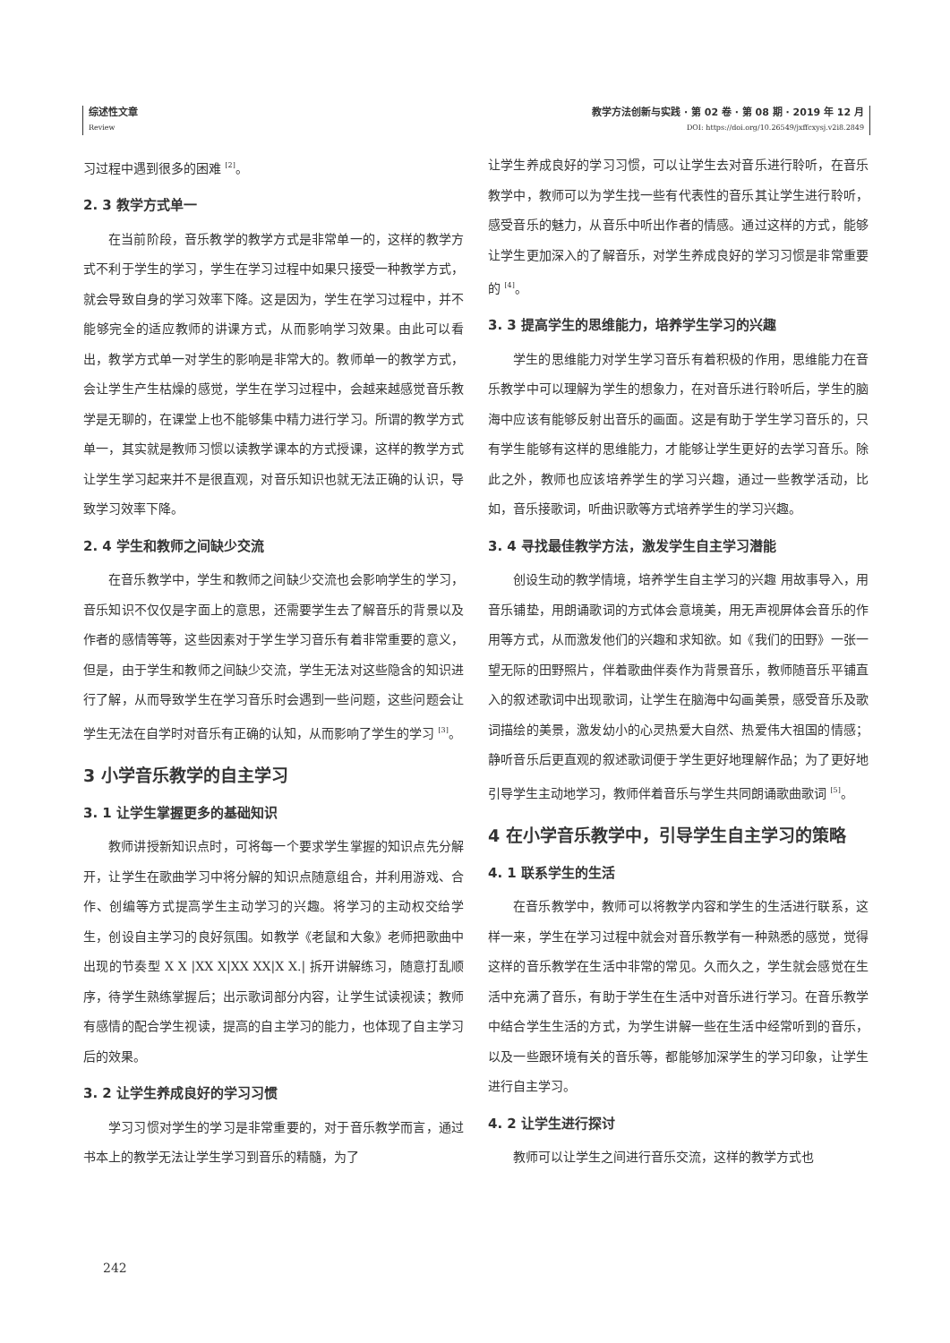综述性文章
Review
教学方法创新与实践 · 第 02 卷 · 第 08 期 · 2019 年 12 月
DOI: https://doi.org/10.26549/jxffcxysj.v2i8.2849
习过程中遇到很多的困难 <sup>[2]</sup>。
2. 3 教学方式单一
在当前阶段，音乐教学的教学方式是非常单一的，这样的教学方式不利于学生的学习，学生在学习过程中如果只接受一种教学方式，就会导致自身的学习效率下降。这是因为，学生在学习过程中，并不能够完全的适应教师的讲课方式，从而影响学习效果。由此可以看出，教学方式单一对学生的影响是非常大的。教师单一的教学方式，会让学生产生枯燥的感觉，学生在学习过程中，会越来越感觉音乐教学是无聊的，在课堂上也不能够集中精力进行学习。所谓的教学方式单一，其实就是教师习惯以读教学课本的方式授课，这样的教学方式让学生学习起来并不是很直观，对音乐知识也就无法正确的认识，导致学习效率下降。
2. 4 学生和教师之间缺少交流
在音乐教学中，学生和教师之间缺少交流也会影响学生的学习，音乐知识不仅仅是字面上的意思，还需要学生去了解音乐的背景以及作者的感情等等，这些因素对于学生学习音乐有着非常重要的意义，但是，由于学生和教师之间缺少交流，学生无法对这些隐含的知识进行了解，从而导致学生在学习音乐时会遇到一些问题，这些问题会让学生无法在自学时对音乐有正确的认知，从而影响了学生的学习 <sup>[3]</sup>。
3 小学音乐教学的自主学习
3. 1 让学生掌握更多的基础知识
教师讲授新知识点时，可将每一个要求学生掌握的知识点先分解开，让学生在歌曲学习中将分解的知识点随意组合，并利用游戏、合作、创编等方式提高学生主动学习的兴趣。将学习的主动权交给学生，创设自主学习的良好氛围。如教学《老鼠和大象》老师把歌曲中出现的节奏型 X X |XX X|XX XX|X X.| 拆开讲解练习，随意打乱顺序，待学生熟练掌握后；出示歌词部分内容，让学生试读视读；教师有感情的配合学生视读，提高的自主学习的能力，也体现了自主学习后的效果。
3. 2 让学生养成良好的学习习惯
学习习惯对学生的学习是非常重要的，对于音乐教学而言，通过书本上的教学无法让学生学习到音乐的精髓，为了
让学生养成良好的学习习惯，可以让学生去对音乐进行聆听，在音乐教学中，教师可以为学生找一些有代表性的音乐其让学生进行聆听，感受音乐的魅力，从音乐中听出作者的情感。通过这样的方式，能够让学生更加深入的了解音乐，对学生养成良好的学习习惯是非常重要的 <sup>[4]</sup>。
3. 3 提高学生的思维能力，培养学生学习的兴趣
学生的思维能力对学生学习音乐有着积极的作用，思维能力在音乐教学中可以理解为学生的想象力，在对音乐进行聆听后，学生的脑海中应该有能够反射出音乐的画面。这是有助于学生学习音乐的，只有学生能够有这样的思维能力，才能够让学生更好的去学习音乐。除此之外，教师也应该培养学生的学习兴趣，通过一些教学活动，比如，音乐接歌词，听曲识歌等方式培养学生的学习兴趣。
3. 4 寻找最佳教学方法，激发学生自主学习潜能
创设生动的教学情境，培养学生自主学习的兴趣 用故事导入，用音乐铺垫，用朗诵歌词的方式体会意境美，用无声视屏体会音乐的作用等方式，从而激发他们的兴趣和求知欲。如《我们的田野》一张一望无际的田野照片，伴着歌曲伴奏作为背景音乐，教师随音乐平铺直入的叙述歌词中出现歌词，让学生在脑海中勾画美景，感受音乐及歌词描绘的美景，激发幼小的心灵热爱大自然、热爱伟大祖国的情感；静听音乐后更直观的叙述歌词便于学生更好地理解作品；为了更好地引导学生主动地学习，教师伴着音乐与学生共同朗诵歌曲歌词 <sup>[5]</sup>。
4 在小学音乐教学中，引导学生自主学习的策略
4. 1 联系学生的生活
在音乐教学中，教师可以将教学内容和学生的生活进行联系，这样一来，学生在学习过程中就会对音乐教学有一种熟悉的感觉，觉得这样的音乐教学在生活中非常的常见。久而久之，学生就会感觉在生活中充满了音乐，有助于学生在生活中对音乐进行学习。在音乐教学中结合学生生活的方式，为学生讲解一些在生活中经常听到的音乐，以及一些跟环境有关的音乐等，都能够加深学生的学习印象，让学生进行自主学习。
4. 2 让学生进行探讨
教师可以让学生之间进行音乐交流，这样的教学方式也
242